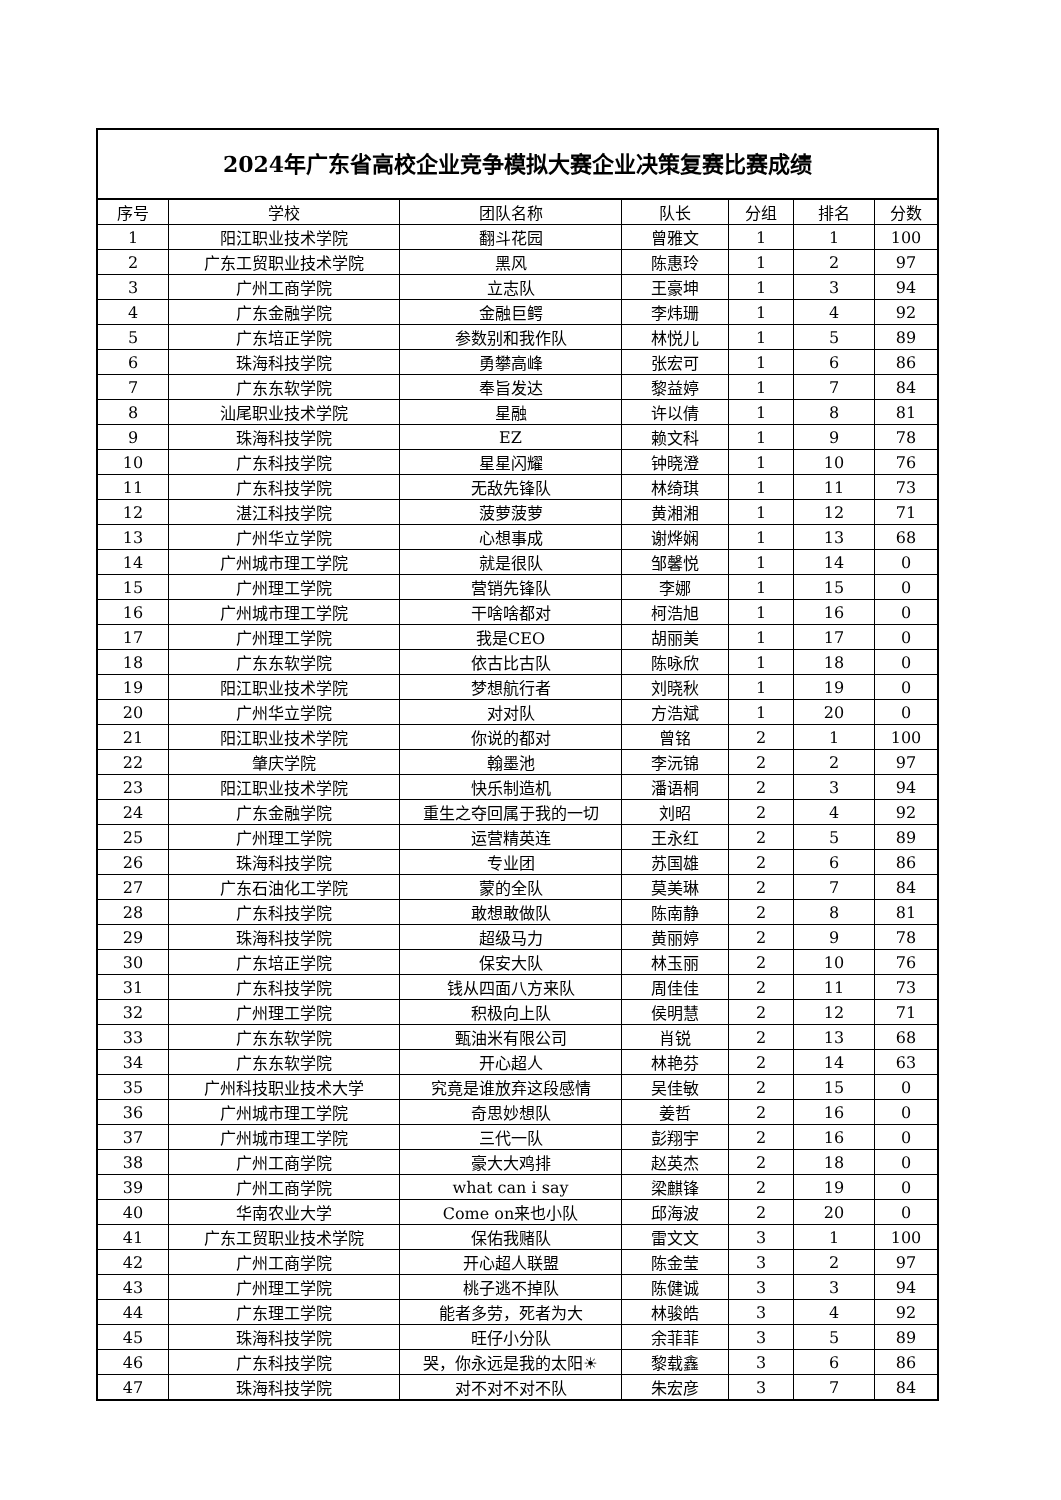2024年广东省高校企业竞争模拟大赛企业决策复赛比赛成绩
| 序号 | 学校 | 团队名称 | 队长 | 分组 | 排名 | 分数 |
| --- | --- | --- | --- | --- | --- | --- |
| 1 | 阳江职业技术学院 | 翻斗花园 | 曾雅文 | 1 | 1 | 100 |
| 2 | 广东工贸职业技术学院 | 黑风 | 陈惠玲 | 1 | 2 | 97 |
| 3 | 广州工商学院 | 立志队 | 王豪坤 | 1 | 3 | 94 |
| 4 | 广东金融学院 | 金融巨鳄 | 李炜珊 | 1 | 4 | 92 |
| 5 | 广东培正学院 | 参数别和我作队 | 林悦儿 | 1 | 5 | 89 |
| 6 | 珠海科技学院 | 勇攀高峰 | 张宏可 | 1 | 6 | 86 |
| 7 | 广东东软学院 | 奉旨发达 | 黎益婷 | 1 | 7 | 84 |
| 8 | 汕尾职业技术学院 | 星融 | 许以倩 | 1 | 8 | 81 |
| 9 | 珠海科技学院 | EZ | 赖文科 | 1 | 9 | 78 |
| 10 | 广东科技学院 | 星星闪耀 | 钟晓澄 | 1 | 10 | 76 |
| 11 | 广东科技学院 | 无敌先锋队 | 林绮琪 | 1 | 11 | 73 |
| 12 | 湛江科技学院 | 菠萝菠萝 | 黄湘湘 | 1 | 12 | 71 |
| 13 | 广州华立学院 | 心想事成 | 谢烨娴 | 1 | 13 | 68 |
| 14 | 广州城市理工学院 | 就是很队 | 邹馨悦 | 1 | 14 | 0 |
| 15 | 广州理工学院 | 营销先锋队 | 李娜 | 1 | 15 | 0 |
| 16 | 广州城市理工学院 | 干啥啥都对 | 柯浩旭 | 1 | 16 | 0 |
| 17 | 广州理工学院 | 我是CEO | 胡丽美 | 1 | 17 | 0 |
| 18 | 广东东软学院 | 依古比古队 | 陈咏欣 | 1 | 18 | 0 |
| 19 | 阳江职业技术学院 | 梦想航行者 | 刘晓秋 | 1 | 19 | 0 |
| 20 | 广州华立学院 | 对对队 | 方浩斌 | 1 | 20 | 0 |
| 21 | 阳江职业技术学院 | 你说的都对 | 曾铭 | 2 | 1 | 100 |
| 22 | 肇庆学院 | 翰墨池 | 李沅锦 | 2 | 2 | 97 |
| 23 | 阳江职业技术学院 | 快乐制造机 | 潘语桐 | 2 | 3 | 94 |
| 24 | 广东金融学院 | 重生之夺回属于我的一切 | 刘昭 | 2 | 4 | 92 |
| 25 | 广州理工学院 | 运营精英连 | 王永红 | 2 | 5 | 89 |
| 26 | 珠海科技学院 | 专业团 | 苏国雄 | 2 | 6 | 86 |
| 27 | 广东石油化工学院 | 蒙的全队 | 莫美琳 | 2 | 7 | 84 |
| 28 | 广东科技学院 | 敢想敢做队 | 陈南静 | 2 | 8 | 81 |
| 29 | 珠海科技学院 | 超级马力 | 黄丽婷 | 2 | 9 | 78 |
| 30 | 广东培正学院 | 保安大队 | 林玉丽 | 2 | 10 | 76 |
| 31 | 广东科技学院 | 钱从四面八方来队 | 周佳佳 | 2 | 11 | 73 |
| 32 | 广州理工学院 | 积极向上队 | 侯明慧 | 2 | 12 | 71 |
| 33 | 广东东软学院 | 甄油米有限公司 | 肖锐 | 2 | 13 | 68 |
| 34 | 广东东软学院 | 开心超人 | 林艳芬 | 2 | 14 | 63 |
| 35 | 广州科技职业技术大学 | 究竟是谁放弃这段感情 | 吴佳敏 | 2 | 15 | 0 |
| 36 | 广州城市理工学院 | 奇思妙想队 | 姜哲 | 2 | 16 | 0 |
| 37 | 广州城市理工学院 | 三代一队 | 彭翔宇 | 2 | 16 | 0 |
| 38 | 广州工商学院 | 豪大大鸡排 | 赵英杰 | 2 | 18 | 0 |
| 39 | 广州工商学院 | what can i say | 梁麒锋 | 2 | 19 | 0 |
| 40 | 华南农业大学 | Come on来也小队 | 邱海波 | 2 | 20 | 0 |
| 41 | 广东工贸职业技术学院 | 保佑我赌队 | 雷文文 | 3 | 1 | 100 |
| 42 | 广州工商学院 | 开心超人联盟 | 陈金莹 | 3 | 2 | 97 |
| 43 | 广州理工学院 | 桃子逃不掉队 | 陈健诚 | 3 | 3 | 94 |
| 44 | 广东理工学院 | 能者多劳，死者为大 | 林骏皓 | 3 | 4 | 92 |
| 45 | 珠海科技学院 | 旺仔小分队 | 余菲菲 | 3 | 5 | 89 |
| 46 | 广东科技学院 | 哭，你永远是我的太阳☀ | 黎载鑫 | 3 | 6 | 86 |
| 47 | 珠海科技学院 | 对不对不对不队 | 朱宏彦 | 3 | 7 | 84 |